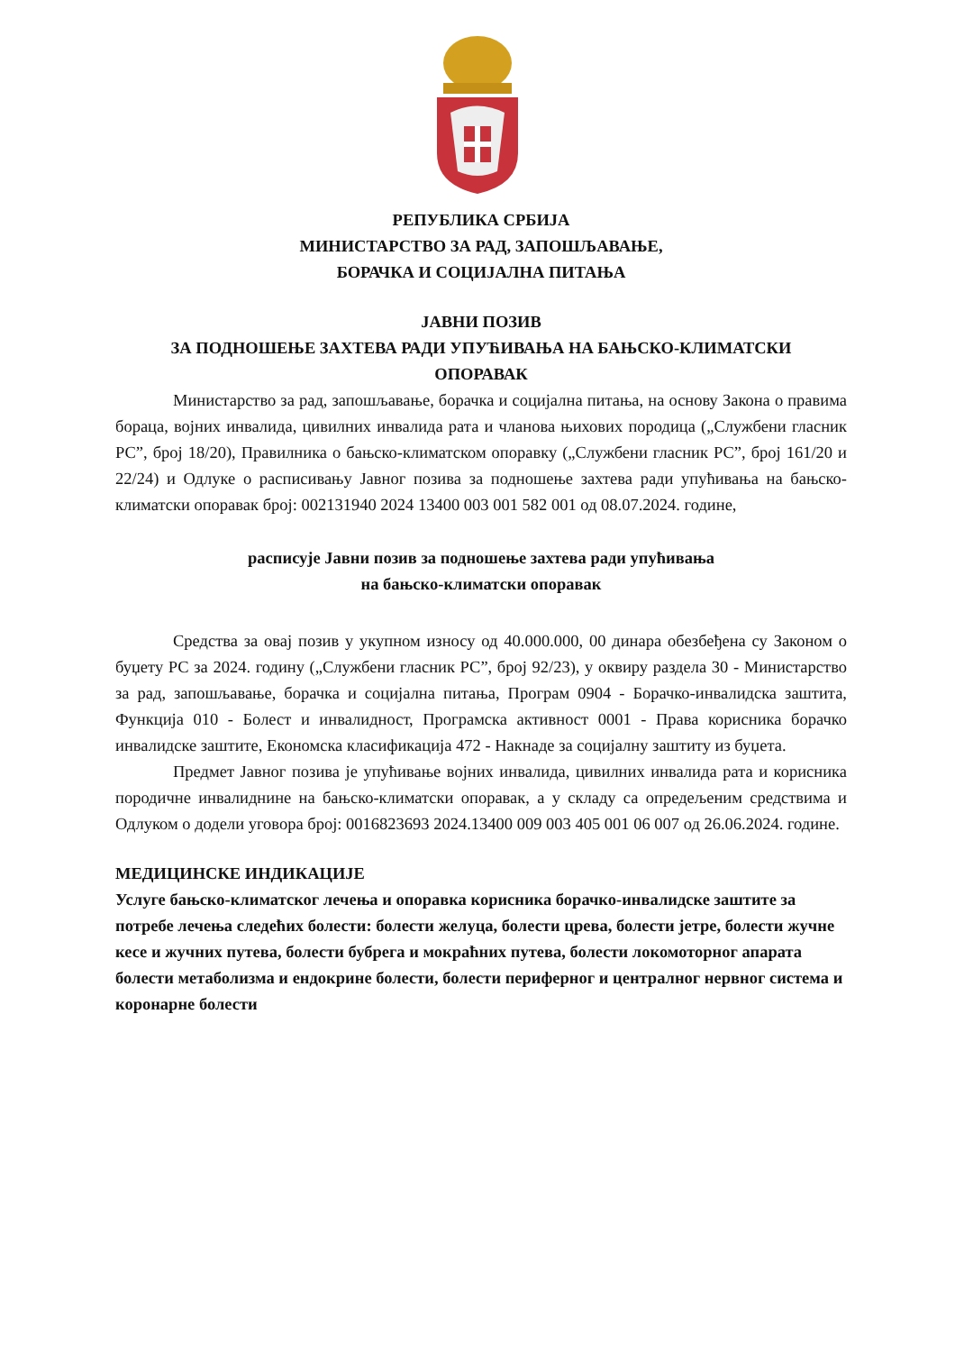РЕПУБЛИКА СРБИЈА
МИНИСТАРСТВО ЗА РАД, ЗАПОШЉАВАЊЕ,
БОРАЧКА И СОЦИЈАЛНА ПИТАЊА
ЈАВНИ ПОЗИВ
ЗА ПОДНОШЕЊЕ ЗАХТЕВА РАДИ УПУЋИВАЊА НА БАЊСКО-КЛИМАТСКИ
ОПОРАВАК
Министарство за рад, запошљавање, борачка и социјална питања, на основу Закона о правима бораца, војних инвалида, цивилних инвалида рата и чланова њихових породица („Службени гласник РС”, број 18/20), Правилника о бањско-климатском опоравку („Службени гласник РС”, број 161/20 и 22/24) и Одлуке о расписивању Јавног позива за подношење захтева ради упућивања на бањско-климатски опоравак број: 002131940 2024 13400 003 001 582 001 од 08.07.2024. године,
расписује Јавни позив за подношење захтева ради упућивања
на бањско-климатски опоравак
Средства за овај позив у укупном износу од 40.000.000, 00 динара обезбеђена су Законом о буџету РС за 2024. годину („Службени гласник РС”, број 92/23), у оквиру раздела 30 - Министарство за рад, запошљавање, борачка и социјална питања, Програм 0904 - Борачко-инвалидска заштита, Функција 010 - Болест и инвалидност, Програмска активност 0001 - Права корисника борачко инвалидске заштите, Економска класификација 472 - Накнаде за социјалну заштиту из буџета.
Предмет Јавног позива је упућивање војних инвалида, цивилних инвалида рата и корисника породичне инвалиднине на бањско-климатски опоравак, а у складу са опредељеним средствима и Одлуком о додели уговора број: 0016823693 2024.13400 009 003 405 001 06 007 од 26.06.2024. године.
МЕДИЦИНСКЕ ИНДИКАЦИЈЕ
Услуге бањско-климатског лечења и опоравка корисника борачко-инвалидске заштите за потребе лечења следећих болести: болести желуца, болести црева, болести јетре, болести жучне кесе и жучних путева, болести бубрега и мокраћних путева, болести локомоторног апарата болести метаболизма и ендокрине болести, болести периферног и централног нервног система и коронарне болести